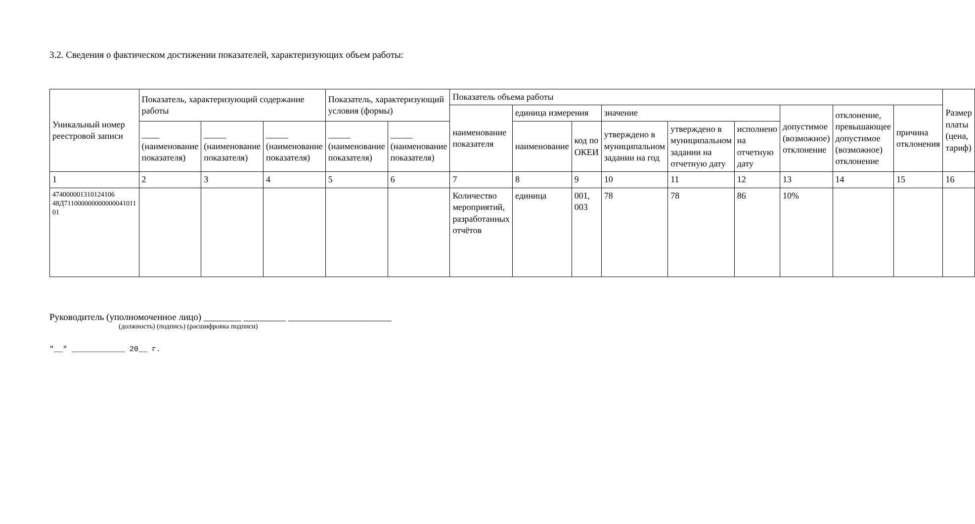3.2. Сведения о фактическом достижении показателей, характеризующих объем работы:
| Уникальный номер реестровой записи | Показатель, характеризующий содержание работы | | | Показатель, характеризующий условия (формы) | | Показатель объема работы | | | | | | | | | Размер платы (цена, тариф) |
| --- | --- | --- | --- | --- | --- | --- | --- | --- | --- | --- | --- | --- | --- | --- | --- |
| | | | | | | наименование показателя | единица измерения | | значение | | | допустимое (возможное) отклонение | отклонение, превышающее допустимое (возможное) отклонение | причина отклонения | |
| | ____ (наименование показателя) | _____ (наименование показателя) | _____ (наименование показателя) | _____ (наименование показателя) | _____ (наименование показателя) | | наименование | код по ОКЕИ | утверждено в муниципальном задании на год | утверждено в муниципальном задании на отчетную дату | исполнено на отчетную дату | | | | |
| 1 | 2 | 3 | 4 | 5 | 6 | 7 | 8 | 9 | 10 | 11 | 12 | 13 | 14 | 15 | 16 |
| 474000001310124106 48Д711000000000000041011 01 | | | | | | Количество мероприятий, разработанных отчётов | единица | 001, 003 | 78 | 78 | 86 | 10% | | | |
Руководитель (уполномоченное лицо) ________ _________ ______________________
(должность) (подпись) (расшифровка подписи)
"__" ____________ 20__ г.